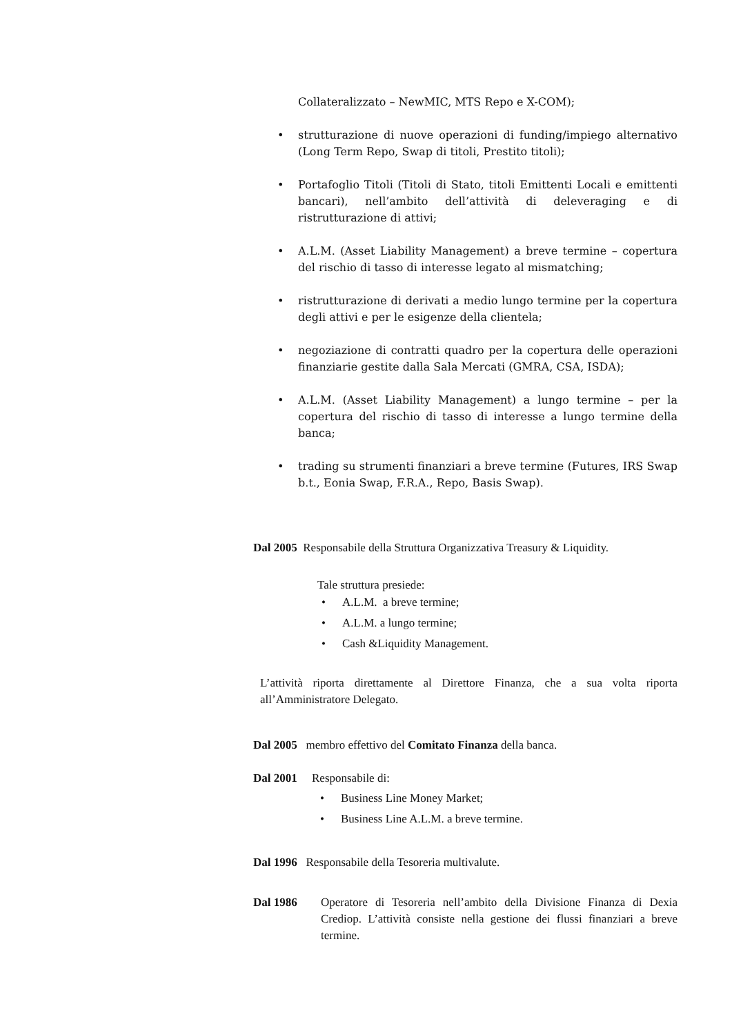Collateralizzato – NewMIC, MTS Repo e X-COM);
• strutturazione di nuove operazioni di funding/impiego alternativo (Long Term Repo, Swap di titoli, Prestito titoli);
• Portafoglio Titoli (Titoli di Stato, titoli Emittenti Locali e emittenti bancari), nell’ambito dell’attività di deleveraging e di ristrutturazione di attivi;
• A.L.M. (Asset Liability Management) a breve termine – copertura del rischio di tasso di interesse legato al mismatching;
• ristrutturazione di derivati a medio lungo termine per la copertura degli attivi e per le esigenze della clientela;
• negoziazione di contratti quadro per la copertura delle operazioni finanziarie gestite dalla Sala Mercati (GMRA, CSA, ISDA);
• A.L.M. (Asset Liability Management) a lungo termine – per la copertura del rischio di tasso di interesse a lungo termine della banca;
• trading su strumenti finanziari a breve termine (Futures, IRS Swap b.t., Eonia Swap, F.R.A., Repo, Basis Swap).
Dal 2005 Responsabile della Struttura Organizzativa Treasury & Liquidity.
Tale struttura presiede:
• A.L.M. a breve termine;
• A.L.M. a lungo termine;
• Cash &Liquidity Management.
L’attività riporta direttamente al Direttore Finanza, che a sua volta riporta all’Amministratore Delegato.
Dal 2005 membro effettivo del Comitato Finanza della banca.
Dal 2001 Responsabile di:
• Business Line Money Market;
• Business Line A.L.M. a breve termine.
Dal 1996 Responsabile della Tesoreria multivalute.
Dal 1986 Operatore di Tesoreria nell’ambito della Divisione Finanza di Dexia Crediop. L’attività consiste nella gestione dei flussi finanziari a breve termine.